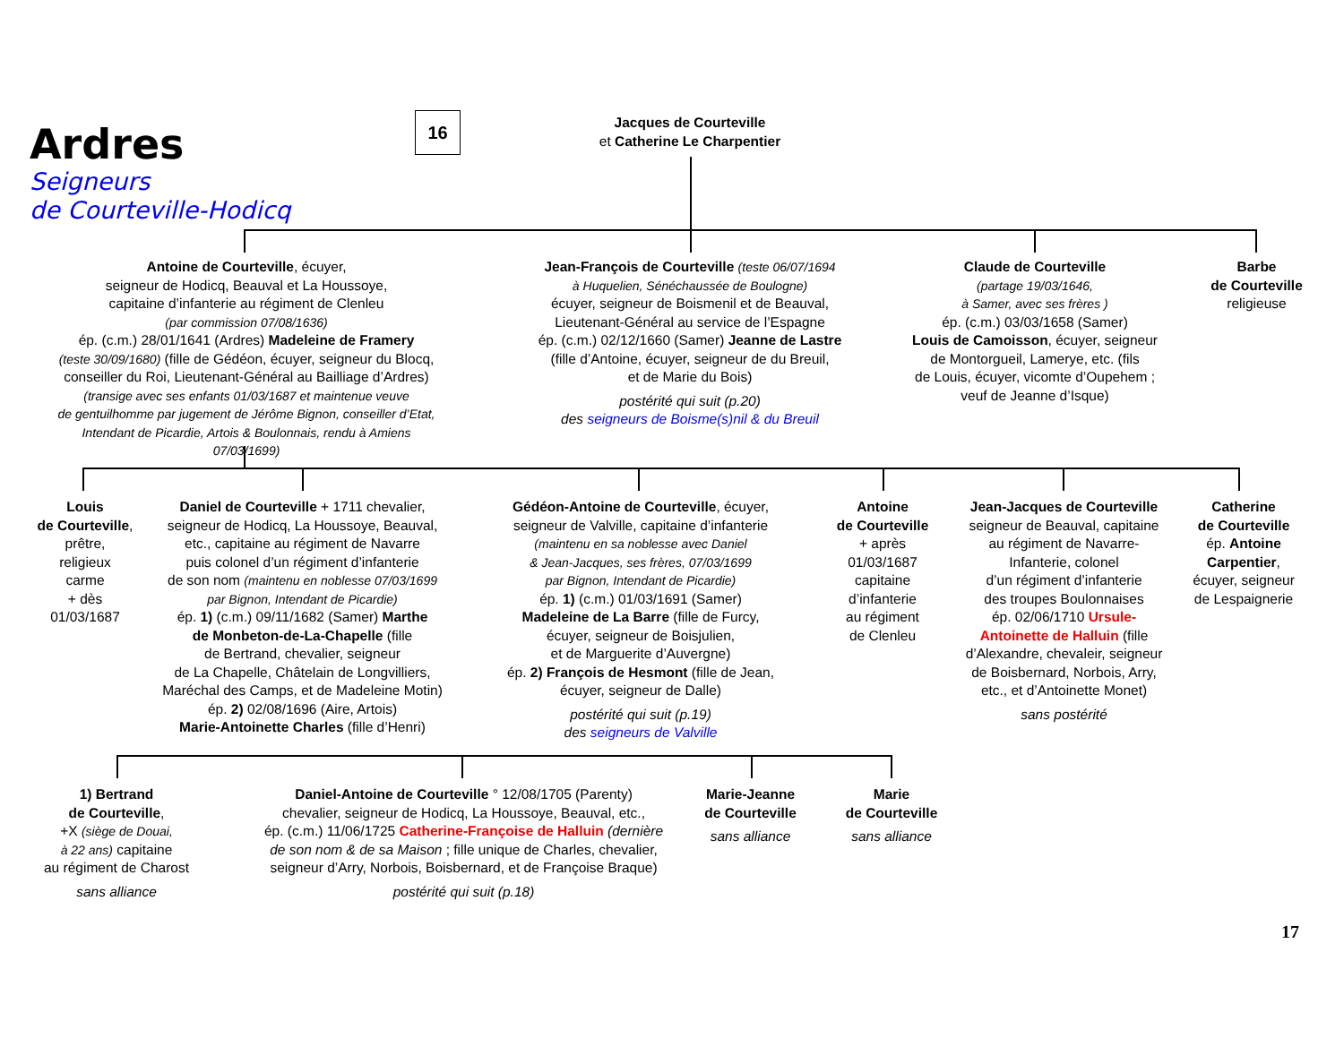Ardres
Seigneurs
de Courteville-Hodicq
16
Jacques de Courteville
et Catherine Le Charpentier
Antoine de Courteville, écuyer,
seigneur de Hodicq, Beauval et La Houssoye,
capitaine d’infanterie au régiment de Clenleu
(par commission 07/08/1636)
ép. (c.m.) 28/01/1641 (Ardres) Madeleine de Framery
(teste 30/09/1680) (fille de Gédéon, écuyer, seigneur du Blocq,
conseiller du Roi, Lieutenant-Général au Bailliage d’Ardres)
(transige avec ses enfants 01/03/1687 et maintenue veuve
de gentuilhomme par jugement de Jérôme Bignon, conseiller d’Etat,
Intendant de Picardie, Artois & Boulonnais, rendu à Amiens
07/03/1699)
Jean-François de Courteville (teste 06/07/1694
à Huquelien, Sénéchaussée de Boulogne)
écuyer, seigneur de Boismenil et de Beauval,
Lieutenant-Général au service de l’Espagne
ép. (c.m.) 02/12/1660 (Samer) Jeanne de Lastre
(fille d’Antoine, écuyer, seigneur de du Breuil,
et de Marie du Bois)
postérité qui suit (p.20)
des seigneurs de Boisme(s)nil & du Breuil
Claude de Courteville
(partage 19/03/1646,
à Samer, avec ses frères )
ép. (c.m.) 03/03/1658 (Samer)
Louis de Camoisson, écuyer, seigneur
de Montorgueil, Lamerye, etc. (fils
de Louis, écuyer, vicomte d’Oupehem ;
veuf de Jeanne d’Isque)
Barbe
de Courteville
religieuse
Louis
de Courteville,
prêtre,
religieux
carme
+ dès
01/03/1687
Daniel de Courteville + 1711 chevalier,
seigneur de Hodicq, La Houssoye, Beauval,
etc., capitaine au régiment de Navarre
puis colonel d’un régiment d’infanterie
de son nom (maintenu en noblesse 07/03/1699
par Bignon, Intendant de Picardie)
ép. 1) (c.m.) 09/11/1682 (Samer) Marthe
de Monbeton-de-La-Chapelle (fille
de Bertrand, chevalier, seigneur
de La Chapelle, Châtelain de Longvilliers,
Maréchal des Camps, et de Madeleine Motin)
ép. 2) 02/08/1696 (Aire, Artois)
Marie-Antoinette Charles (fille d’Henri)
Gédéon-Antoine de Courteville, écuyer,
seigneur de Valville, capitaine d’infanterie
(maintenu en sa noblesse avec Daniel
& Jean-Jacques, ses frères, 07/03/1699
par Bignon, Intendant de Picardie)
ép. 1) (c.m.) 01/03/1691 (Samer)
Madeleine de La Barre (fille de Furcy,
écuyer, seigneur de Boisjulien,
et de Marguerite d’Auvergne)
ép. 2) François de Hesmont (fille de Jean,
écuyer, seigneur de Dalle)
postérité qui suit (p.19)
des seigneurs de Valville
Antoine
de Courteville
+ après
01/03/1687
capitaine
d’infanterie
au régiment
de Clenleu
Jean-Jacques de Courteville
seigneur de Beauval, capitaine
au régiment de Navarre-
Infanterie, colonel
d’un régiment d’infanterie
des troupes Boulonnaises
ép. 02/06/1710 Ursule-
Antoinette de Halluin (fille
d’Alexandre, chevaleir, seigneur
de Boisbernard, Norbois, Arry,
etc., et d’Antoinette Monet)
sans postérité
Catherine
de Courteville
ép. Antoine
Carpentier,
écuyer, seigneur
de Lespaignerie
1) Bertrand
de Courteville,
+X (siège de Douai,
à 22 ans) capitaine
au régiment de Charost
sans alliance
Daniel-Antoine de Courteville ° 12/08/1705 (Parenty)
chevalier, seigneur de Hodicq, La Houssoye, Beauval, etc.,
ép. (c.m.) 11/06/1725 Catherine-Françoise de Halluin (dernière
de son nom & de sa Maison ; fille unique de Charles, chevalier,
seigneur d’Arry, Norbois, Boisbernard, et de Françoise Braque)
postérité qui suit (p.18)
Marie-Jeanne
de Courteville
sans alliance
Marie
de Courteville
sans alliance
17